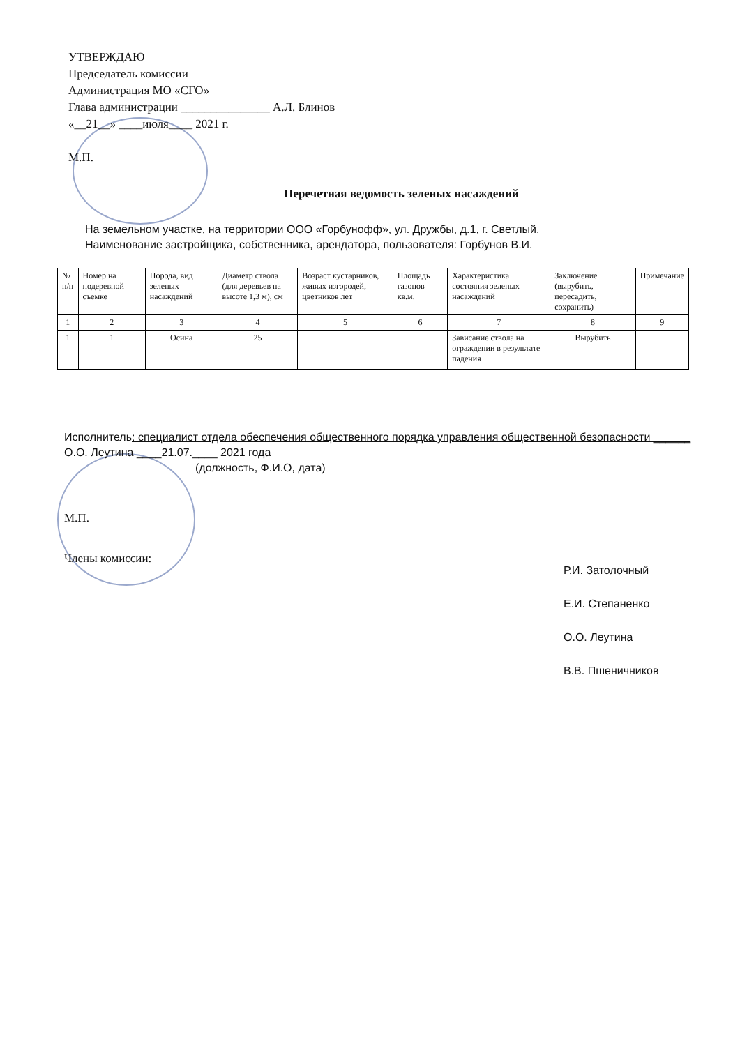УТВЕРЖДАЮ
Председатель комиссии
Администрация МО «СГО»
Глава администрации _______________ А.Л. Блинов
«__21__» ____июля____ 2021 г.
М.П.
Перечетная ведомость зеленых насаждений
На земельном участке, на территории ООО «Горбунофф», ул. Дружбы, д.1, г. Светлый.
Наименование застройщика, собственника, арендатора, пользователя: Горбунов В.И.
| № п/п | Номер на подеревной съемке | Порода, вид зеленых насаждений | Диаметр ствола (для деревьев на высоте 1,3 м), см | Возраст кустарников, живых изгородей, цветников лет | Площадь газонов кв.м. | Характеристика состояния зеленых насаждений | Заключение (вырубить, пересадить, сохранить) | Примечание |
| --- | --- | --- | --- | --- | --- | --- | --- | --- |
| 1 | 2 | 3 | 4 | 5 | 6 | 7 | 8 | 9 |
| 1 | 1 | Осина | 25 | | | Зависание ствола на ограждении в результате падения | Вырубить | |
Исполнитель: специалист отдела обеспечения общественного порядка управления общественной безопасности ______ О.О. Леутина ____21.07.____ 2021 года
(должность, Ф.И.О, дата)
М.П.
Члены комиссии:
Р.И. Затолочный
Е.И. Степаненко
О.О. Леутина
В.В. Пшеничников